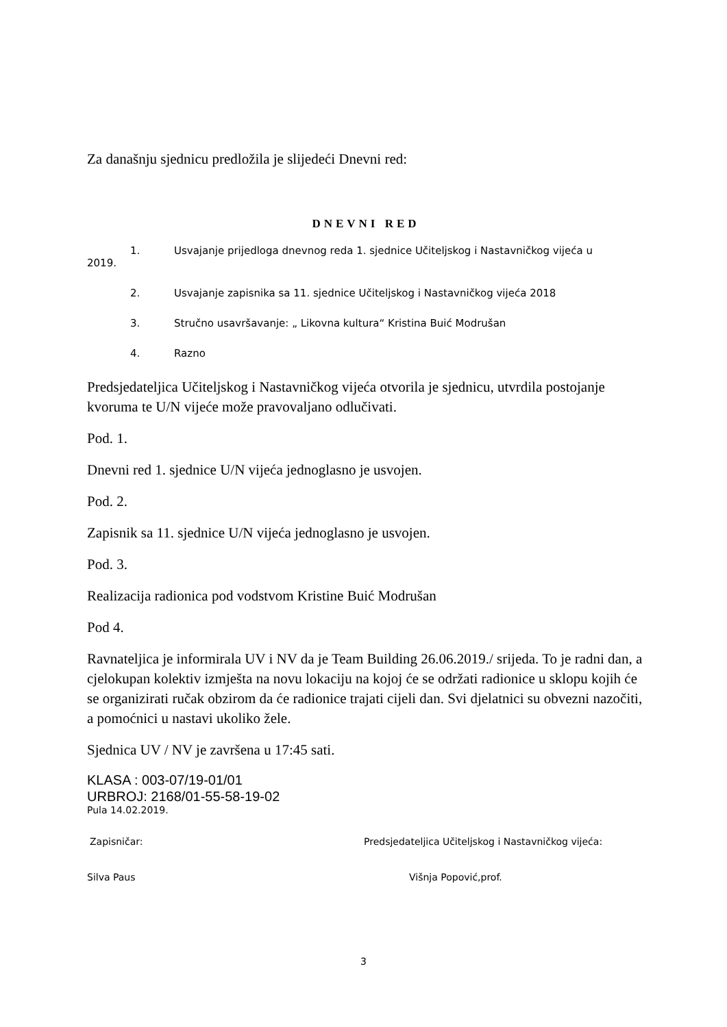Za današnju sjednicu predložila je slijedeći Dnevni red:
DNEVNI RED
1. Usvajanje prijedloga dnevnog reda 1. sjednice Učiteljskog i Nastavničkog vijeća u
2019.
2. Usvajanje zapisnika sa 11. sjednice Učiteljskog i Nastavničkog vijeća 2018
3. Stručno usavršavanje: „ Likovna kultura“ Kristina Buić Modrušan
4. Razno
Predsjedateljica Učiteljskog i Nastavničkog vijeća otvorila je sjednicu, utvrdila postojanje kvoruma te U/N vijeće može pravovaljano odlučivati.
Pod. 1.
Dnevni red 1. sjednice U/N vijeća jednoglasno je usvojen.
Pod. 2.
Zapisnik sa 11. sjednice U/N vijeća jednoglasno je usvojen.
Pod. 3.
Realizacija radionica pod vodstvom Kristine Buić Modrušan
Pod 4.
Ravnateljica je informirala UV i NV da je Team Building 26.06.2019./ srijeda. To je radni dan, a cjelokupan kolektiv izmješta na novu lokaciju na kojoj će se održati radionice u sklopu kojih će se organizirati ručak obzirom da će radionice trajati cijeli dan. Svi djelatnici su obvezni nazočiti, a pomoćnici u nastavi ukoliko žele.
Sjednica UV / NV je završena u 17:45 sati.
KLASA : 003-07/19-01/01
URBROJ: 2168/01-55-58-19-02
Pula 14.02.2019.
Zapisničar: Predsjedateljica Učiteljskog i Nastavničkog vijeća:
Silva Paus Višnja Popović,prof.
3